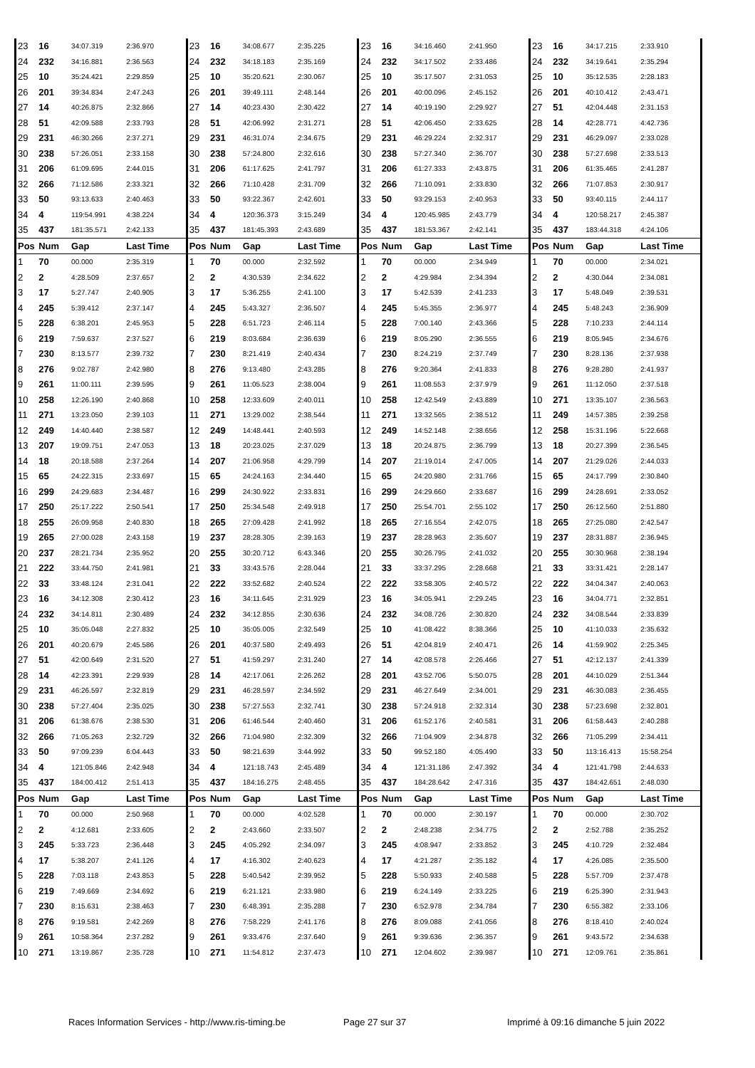| 23 | 16 | 34:07.319 | 2:36.970 | 23 | 16 | 34:08.677 | 2:35.225 | 23 | 16 | 34:16.460 | 2:41.950 | 23 | 16 | 34:17.215 | 2:33.910 |
| 24 | 232 | 34:16.881 | 2:36.563 | 24 | 232 | 34:18.183 | 2:35.169 | 24 | 232 | 34:17.502 | 2:33.486 | 24 | 232 | 34:19.641 | 2:35.294 |
| 25 | 10 | 35:24.421 | 2:29.859 | 25 | 10 | 35:20.621 | 2:30.067 | 25 | 10 | 35:17.507 | 2:31.053 | 25 | 10 | 35:12.535 | 2:28.183 |
| 26 | 201 | 39:34.834 | 2:47.243 | 26 | 201 | 39:49.111 | 2:48.144 | 26 | 201 | 40:00.096 | 2:45.152 | 26 | 201 | 40:10.412 | 2:43.471 |
| 27 | 14 | 40:26.875 | 2:32.866 | 27 | 14 | 40:23.430 | 2:30.422 | 27 | 14 | 40:19.190 | 2:29.927 | 27 | 51 | 42:04.448 | 2:31.153 |
| 28 | 51 | 42:09.588 | 2:33.793 | 28 | 51 | 42:06.992 | 2:31.271 | 28 | 51 | 42:06.450 | 2:33.625 | 28 | 14 | 42:28.771 | 4:42.736 |
| 29 | 231 | 46:30.266 | 2:37.271 | 29 | 231 | 46:31.074 | 2:34.675 | 29 | 231 | 46:29.224 | 2:32.317 | 29 | 231 | 46:29.097 | 2:33.028 |
| 30 | 238 | 57:26.051 | 2:33.158 | 30 | 238 | 57:24.800 | 2:32.616 | 30 | 238 | 57:27.340 | 2:36.707 | 30 | 238 | 57:27.698 | 2:33.513 |
| 31 | 206 | 61:09.695 | 2:44.015 | 31 | 206 | 61:17.625 | 2:41.797 | 31 | 206 | 61:27.333 | 2:43.875 | 31 | 206 | 61:35.465 | 2:41.287 |
| 32 | 266 | 71:12.586 | 2:33.321 | 32 | 266 | 71:10.428 | 2:31.709 | 32 | 266 | 71:10.091 | 2:33.830 | 32 | 266 | 71:07.853 | 2:30.917 |
| 33 | 50 | 93:13.633 | 2:40.463 | 33 | 50 | 93:22.367 | 2:42.601 | 33 | 50 | 93:29.153 | 2:40.953 | 33 | 50 | 93:40.115 | 2:44.117 |
| 34 | 4 | 119:54.991 | 4:38.224 | 34 | 4 | 120:36.373 | 3:15.249 | 34 | 4 | 120:45.985 | 2:43.779 | 34 | 4 | 120:58.217 | 2:45.387 |
| 35 | 437 | 181:35.571 | 2:42.133 | 35 | 437 | 181:45.393 | 2:43.689 | 35 | 437 | 181:53.367 | 2:42.141 | 35 | 437 | 183:44.318 | 4:24.106 |
| Pos | Num | Gap | Last Time | Pos | Num | Gap | Last Time | Pos | Num | Gap | Last Time | Pos | Num | Gap | Last Time |
| 1 | 70 | 00.000 | 2:35.319 | 1 | 70 | 00.000 | 2:32.592 | 1 | 70 | 00.000 | 2:34.949 | 1 | 70 | 00.000 | 2:34.021 |
| 2 | 2 | 4:28.509 | 2:37.657 | 2 | 2 | 4:30.539 | 2:34.622 | 2 | 2 | 4:29.984 | 2:34.394 | 2 | 2 | 4:30.044 | 2:34.081 |
| 3 | 17 | 5:27.747 | 2:40.905 | 3 | 17 | 5:36.255 | 2:41.100 | 3 | 17 | 5:42.539 | 2:41.233 | 3 | 17 | 5:48.049 | 2:39.531 |
| 4 | 245 | 5:39.412 | 2:37.147 | 4 | 245 | 5:43.327 | 2:36.507 | 4 | 245 | 5:45.355 | 2:36.977 | 4 | 245 | 5:48.243 | 2:36.909 |
| 5 | 228 | 6:38.201 | 2:45.953 | 5 | 228 | 6:51.723 | 2:46.114 | 5 | 228 | 7:00.140 | 2:43.366 | 5 | 228 | 7:10.233 | 2:44.114 |
| 6 | 219 | 7:59.637 | 2:37.527 | 6 | 219 | 8:03.684 | 2:36.639 | 6 | 219 | 8:05.290 | 2:36.555 | 6 | 219 | 8:05.945 | 2:34.676 |
| 7 | 230 | 8:13.577 | 2:39.732 | 7 | 230 | 8:21.419 | 2:40.434 | 7 | 230 | 8:24.219 | 2:37.749 | 7 | 230 | 8:28.136 | 2:37.938 |
| 8 | 276 | 9:02.787 | 2:42.980 | 8 | 276 | 9:13.480 | 2:43.285 | 8 | 276 | 9:20.364 | 2:41.833 | 8 | 276 | 9:28.280 | 2:41.937 |
| 9 | 261 | 11:00.111 | 2:39.595 | 9 | 261 | 11:05.523 | 2:38.004 | 9 | 261 | 11:08.553 | 2:37.979 | 9 | 261 | 11:12.050 | 2:37.518 |
| 10 | 258 | 12:26.190 | 2:40.868 | 10 | 258 | 12:33.609 | 2:40.011 | 10 | 258 | 12:42.549 | 2:43.889 | 10 | 271 | 13:35.107 | 2:36.563 |
| 11 | 271 | 13:23.050 | 2:39.103 | 11 | 271 | 13:29.002 | 2:38.544 | 11 | 271 | 13:32.565 | 2:38.512 | 11 | 249 | 14:57.385 | 2:39.258 |
| 12 | 249 | 14:40.440 | 2:38.587 | 12 | 249 | 14:48.441 | 2:40.593 | 12 | 249 | 14:52.148 | 2:38.656 | 12 | 258 | 15:31.196 | 5:22.668 |
| 13 | 207 | 19:09.751 | 2:47.053 | 13 | 18 | 20:23.025 | 2:37.029 | 13 | 18 | 20:24.875 | 2:36.799 | 13 | 18 | 20:27.399 | 2:36.545 |
| 14 | 18 | 20:18.588 | 2:37.264 | 14 | 207 | 21:06.958 | 4:29.799 | 14 | 207 | 21:19.014 | 2:47.005 | 14 | 207 | 21:29.026 | 2:44.033 |
| 15 | 65 | 24:22.315 | 2:33.697 | 15 | 65 | 24:24.163 | 2:34.440 | 15 | 65 | 24:20.980 | 2:31.766 | 15 | 65 | 24:17.799 | 2:30.840 |
| 16 | 299 | 24:29.683 | 2:34.487 | 16 | 299 | 24:30.922 | 2:33.831 | 16 | 299 | 24:29.660 | 2:33.687 | 16 | 299 | 24:28.691 | 2:33.052 |
| 17 | 250 | 25:17.222 | 2:50.541 | 17 | 250 | 25:34.548 | 2:49.918 | 17 | 250 | 25:54.701 | 2:55.102 | 17 | 250 | 26:12.560 | 2:51.880 |
| 18 | 255 | 26:09.958 | 2:40.830 | 18 | 265 | 27:09.428 | 2:41.992 | 18 | 265 | 27:16.554 | 2:42.075 | 18 | 265 | 27:25.080 | 2:42.547 |
| 19 | 265 | 27:00.028 | 2:43.158 | 19 | 237 | 28:28.305 | 2:39.163 | 19 | 237 | 28:28.963 | 2:35.607 | 19 | 237 | 28:31.887 | 2:36.945 |
| 20 | 237 | 28:21.734 | 2:35.952 | 20 | 255 | 30:20.712 | 6:43.346 | 20 | 255 | 30:26.795 | 2:41.032 | 20 | 255 | 30:30.968 | 2:38.194 |
| 21 | 222 | 33:44.750 | 2:41.981 | 21 | 33 | 33:43.576 | 2:28.044 | 21 | 33 | 33:37.295 | 2:28.668 | 21 | 33 | 33:31.421 | 2:28.147 |
| 22 | 33 | 33:48.124 | 2:31.041 | 22 | 222 | 33:52.682 | 2:40.524 | 22 | 222 | 33:58.305 | 2:40.572 | 22 | 222 | 34:04.347 | 2:40.063 |
| 23 | 16 | 34:12.308 | 2:30.412 | 23 | 16 | 34:11.645 | 2:31.929 | 23 | 16 | 34:05.941 | 2:29.245 | 23 | 16 | 34:04.771 | 2:32.851 |
| 24 | 232 | 34:14.811 | 2:30.489 | 24 | 232 | 34:12.855 | 2:30.636 | 24 | 232 | 34:08.726 | 2:30.820 | 24 | 232 | 34:08.544 | 2:33.839 |
| 25 | 10 | 35:05.048 | 2:27.832 | 25 | 10 | 35:05.005 | 2:32.549 | 25 | 10 | 41:08.422 | 8:38.366 | 25 | 10 | 41:10.033 | 2:35.632 |
| 26 | 201 | 40:20.679 | 2:45.586 | 26 | 201 | 40:37.580 | 2:49.493 | 26 | 51 | 42:04.819 | 2:40.471 | 26 | 14 | 41:59.902 | 2:25.345 |
| 27 | 51 | 42:00.649 | 2:31.520 | 27 | 51 | 41:59.297 | 2:31.240 | 27 | 14 | 42:08.578 | 2:26.466 | 27 | 51 | 42:12.137 | 2:41.339 |
| 28 | 14 | 42:23.391 | 2:29.939 | 28 | 14 | 42:17.061 | 2:26.262 | 28 | 201 | 43:52.706 | 5:50.075 | 28 | 201 | 44:10.029 | 2:51.344 |
| 29 | 231 | 46:26.597 | 2:32.819 | 29 | 231 | 46:28.597 | 2:34.592 | 29 | 231 | 46:27.649 | 2:34.001 | 29 | 231 | 46:30.083 | 2:36.455 |
| 30 | 238 | 57:27.404 | 2:35.025 | 30 | 238 | 57:27.553 | 2:32.741 | 30 | 238 | 57:24.918 | 2:32.314 | 30 | 238 | 57:23.698 | 2:32.801 |
| 31 | 206 | 61:38.676 | 2:38.530 | 31 | 206 | 61:46.544 | 2:40.460 | 31 | 206 | 61:52.176 | 2:40.581 | 31 | 206 | 61:58.443 | 2:40.288 |
| 32 | 266 | 71:05.263 | 2:32.729 | 32 | 266 | 71:04.980 | 2:32.309 | 32 | 266 | 71:04.909 | 2:34.878 | 32 | 266 | 71:05.299 | 2:34.411 |
| 33 | 50 | 97:09.239 | 6:04.443 | 33 | 50 | 98:21.639 | 3:44.992 | 33 | 50 | 99:52.180 | 4:05.490 | 33 | 50 | 113:16.413 | 15:58.254 |
| 34 | 4 | 121:05.846 | 2:42.948 | 34 | 4 | 121:18.743 | 2:45.489 | 34 | 4 | 121:31.186 | 2:47.392 | 34 | 4 | 121:41.798 | 2:44.633 |
| 35 | 437 | 184:00.412 | 2:51.413 | 35 | 437 | 184:16.275 | 2:48.455 | 35 | 437 | 184:28.642 | 2:47.316 | 35 | 437 | 184:42.651 | 2:48.030 |
| Pos | Num | Gap | Last Time | Pos | Num | Gap | Last Time | Pos | Num | Gap | Last Time | Pos | Num | Gap | Last Time |
| 1 | 70 | 00.000 | 2:50.968 | 1 | 70 | 00.000 | 4:02.528 | 1 | 70 | 00.000 | 2:30.197 | 1 | 70 | 00.000 | 2:30.702 |
| 2 | 2 | 4:12.681 | 2:33.605 | 2 | 2 | 2:43.660 | 2:33.507 | 2 | 2 | 2:48.238 | 2:34.775 | 2 | 2 | 2:52.788 | 2:35.252 |
| 3 | 245 | 5:33.723 | 2:36.448 | 3 | 245 | 4:05.292 | 2:34.097 | 3 | 245 | 4:08.947 | 2:33.852 | 3 | 245 | 4:10.729 | 2:32.484 |
| 4 | 17 | 5:38.207 | 2:41.126 | 4 | 17 | 4:16.302 | 2:40.623 | 4 | 17 | 4:21.287 | 2:35.182 | 4 | 17 | 4:26.085 | 2:35.500 |
| 5 | 228 | 7:03.118 | 2:43.853 | 5 | 228 | 5:40.542 | 2:39.952 | 5 | 228 | 5:50.933 | 2:40.588 | 5 | 228 | 5:57.709 | 2:37.478 |
| 6 | 219 | 7:49.669 | 2:34.692 | 6 | 219 | 6:21.121 | 2:33.980 | 6 | 219 | 6:24.149 | 2:33.225 | 6 | 219 | 6:25.390 | 2:31.943 |
| 7 | 230 | 8:15.631 | 2:38.463 | 7 | 230 | 6:48.391 | 2:35.288 | 7 | 230 | 6:52.978 | 2:34.784 | 7 | 230 | 6:55.382 | 2:33.106 |
| 8 | 276 | 9:19.581 | 2:42.269 | 8 | 276 | 7:58.229 | 2:41.176 | 8 | 276 | 8:09.088 | 2:41.056 | 8 | 276 | 8:18.410 | 2:40.024 |
| 9 | 261 | 10:58.364 | 2:37.282 | 9 | 261 | 9:33.476 | 2:37.640 | 9 | 261 | 9:39.636 | 2:36.357 | 9 | 261 | 9:43.572 | 2:34.638 |
| 10 | 271 | 13:19.867 | 2:35.728 | 10 | 271 | 11:54.812 | 2:37.473 | 10 | 271 | 12:04.602 | 2:39.987 | 10 | 271 | 12:09.761 | 2:35.861 |
Races Information Services - http://www.ris-timing.be Page 27 sur 37 Imprimé à 09:16 dimanche 5 juin 2022